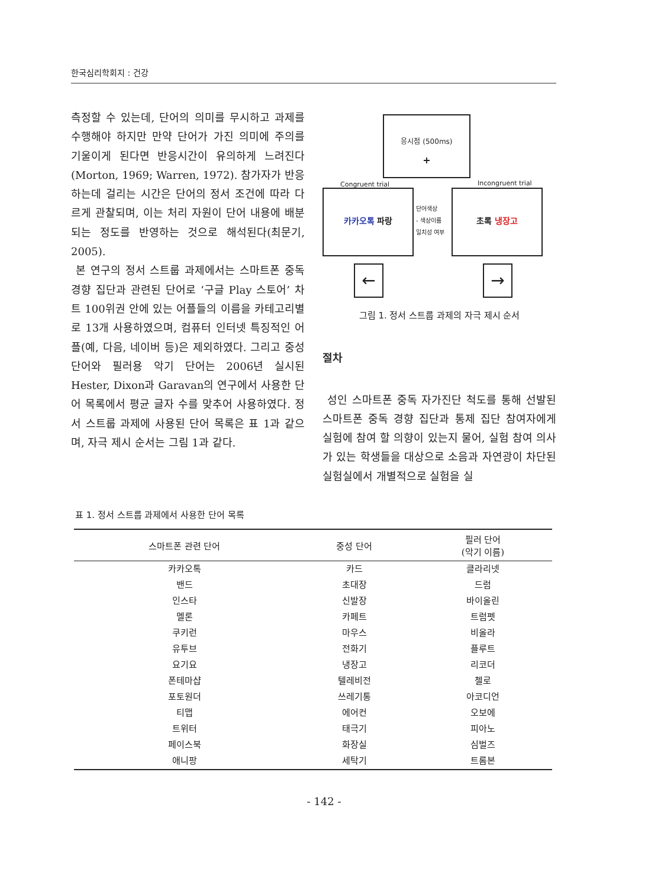한국심리학회지 : 건강
측정할 수 있는데, 단어의 의미를 무시하고 과제를 수행해야 하지만 만약 단어가 가진 의미에 주의를 기울이게 된다면 반응시간이 유의하게 느려진다(Morton, 1969; Warren, 1972). 참가자가 반응하는데 걸리는 시간은 단어의 정서 조건에 따라 다르게 관찰되며, 이는 처리 자원이 단어 내용에 배분되는 정도를 반영하는 것으로 해석된다(최문기, 2005).
본 연구의 정서 스트룹 과제에서는 스마트폰 중독 경향 집단과 관련된 단어로 ‘구글 Play 스토어’ 차트 100위권 안에 있는 어플들의 이름을 카테고리별로 13개 사용하였으며, 컴퓨터 인터넷 특징적인 어플(예, 다음, 네이버 등)은 제외하였다. 그리고 중성 단어와 필러용 악기 단어는 2006년 실시된 Hester, Dixon과 Garavan의 연구에서 사용한 단어 목록에서 평균 글자 수를 맞추어 사용하였다. 정서 스트룹 과제에 사용된 단어 목록은 표 1과 같으며, 자극 제시 순서는 그림 1과 같다.
응시점 (500ms)
+
Congruent trial Incongruent trial
카카오톡 파랑
단어색상
- 색상이름
일치성 여부
초록 냉장고
← →
그림 1. 정서 스트룹 과제의 자극 제시 순서
절차
성인 스마트폰 중독 자가진단 척도를 통해 선발된 스마트폰 중독 경향 집단과 통제 집단 참여자에게 실험에 참여 할 의향이 있는지 물어, 실험 참여 의사가 있는 학생들을 대상으로 소음과 자연광이 차단된 실험실에서 개별적으로 실험을 실
표 1. 정서 스트룹 과제에서 사용한 단어 목록
| 스마트폰 관련 단어 | 중성 단어 | 필러 단어 (악기 이름) |
| --- | --- | --- |
| 카카오톡 | 카드 | 클라리넷 |
| 밴드 | 초대장 | 드럼 |
| 인스타 | 신발장 | 바이올린 |
| 멜론 | 카페트 | 트럼펫 |
| 쿠키런 | 마우스 | 비올라 |
| 유투브 | 전화기 | 플루트 |
| 요기요 | 냉장고 | 리코더 |
| 폰테마샵 | 텔레비전 | 첼로 |
| 포토원더 | 쓰레기통 | 아코디언 |
| 티맵 | 에어컨 | 오보에 |
| 트위터 | 태극기 | 피아노 |
| 페이스북 | 화장실 | 심벌즈 |
| 애니팡 | 세탁기 | 트롬본 |
- 142 -